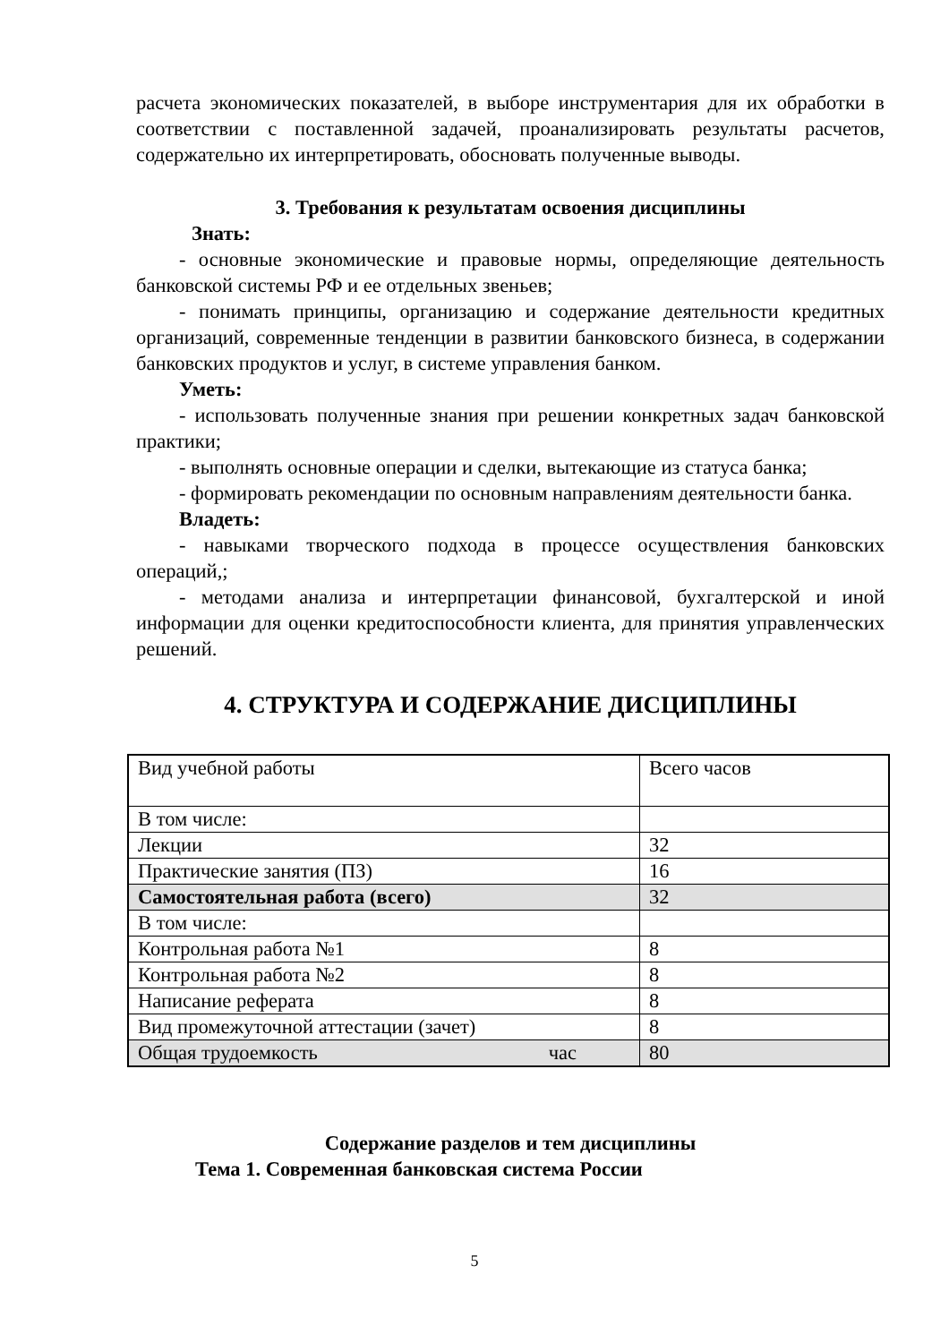расчета экономических показателей, в выборе инструментария для их обработки в соответствии с поставленной задачей, проанализировать результаты расчетов, содержательно их интерпретировать, обосновать полученные выводы.
3. Требования к результатам освоения дисциплины
Знать:
- основные экономические и правовые нормы, определяющие деятельность банковской системы РФ и ее отдельных звеньев;
- понимать принципы, организацию и содержание деятельности кредитных организаций, современные тенденции в развитии банковского бизнеса, в содержании банковских продуктов и услуг, в системе управления банком.
Уметь:
- использовать полученные знания при решении конкретных задач банковской практики;
- выполнять основные операции и сделки, вытекающие из статуса банка;
- формировать рекомендации по основным направлениям деятельности банка.
Владеть:
- навыками творческого подхода в процессе осуществления банковских операций,;
- методами анализа и интерпретации финансовой, бухгалтерской и иной информации для оценки кредитоспособности клиента, для принятия управленческих решений.
4. СТРУКТУРА И СОДЕРЖАНИЕ ДИСЦИПЛИНЫ
| Вид учебной работы | Всего часов |
| В том числе: | |
| Лекции | 32 |
| Практические занятия (ПЗ) | 16 |
| Самостоятельная работа (всего) | 32 |
| В том числе: | |
| Контрольная работа №1 | 8 |
| Контрольная работа №2 | 8 |
| Написание реферата | 8 |
| Вид промежуточной аттестации (зачет) | 8 |
| Общая трудоемкость час | 80 |
Содержание разделов и тем дисциплины
Тема 1. Современная банковская система России
5